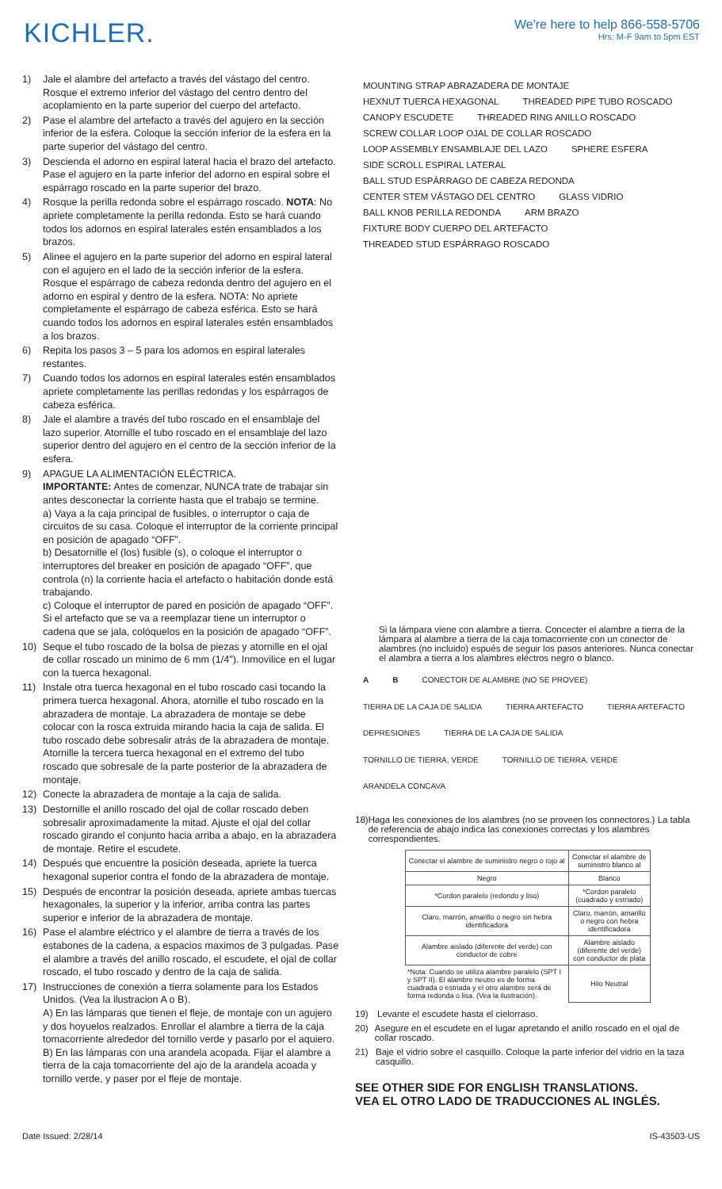KICHLER.
We're here to help 866-558-5706
Hrs: M-F 9am to 5pm EST
1) Jale el alambre del artefacto a través del vástago del centro. Rosque el extremo inferior del vástago del centro dentro del acoplamiento en la parte superior del cuerpo del artefacto.
2) Pase el alambre del artefacto a través del agujero en la sección inferior de la esfera. Coloque la sección inferior de la esfera en la parte superior del vástago del centro.
3) Descienda el adorno en espiral lateral hacia el brazo del artefacto. Pase el agujero en la parte inferior del adorno en espiral sobre el espárrago roscado en la parte superior del brazo.
4) Rosque la perilla redonda sobre el espárrago roscado. NOTA: No apriete completamente la perilla redonda. Esto se hará cuando todos los adornos en espiral laterales estén ensamblados a los brazos.
5) Alinee el agujero en la parte superior del adorno en espiral lateral con el agujero en el lado de la sección inferior de la esfera. Rosque el espárrago de cabeza redonda dentro del agujero en el adorno en espiral y dentro de la esfera. NOTA: No apriete completamente el espárrago de cabeza esférica. Esto se hará cuando todos los adornos en espiral laterales estén ensamblados a los brazos.
6) Repita los pasos 3 – 5 para los adornos en espiral laterales restantes.
7) Cuando todos los adornos en espiral laterales estén ensamblados apriete completamente las perillas redondas y los espárragos de cabeza esférica.
8) Jale el alambre a través del tubo roscado en el ensamblaje del lazo superior. Atornille el tubo roscado en el ensamblaje del lazo superior dentro del agujero en el centro de la sección inferior de la esfera.
9) APAGUE LA ALIMENTACIÓN ELÉCTRICA.
IMPORTANTE: Antes de comenzar, NUNCA trate de trabajar sin antes desconectar la corriente hasta que el trabajo se termine.
a) Vaya a la caja principal de fusibles, o interruptor o caja de circuitos de su casa. Coloque el interruptor de la corriente principal en posición de apagado “OFF”.
b) Desatornille el (los) fusible (s), o coloque el interruptor o interruptores del breaker en posición de apagado “OFF”, que controla (n) la corriente hacia el artefacto o habitación donde está trabajando.
c) Coloque el interruptor de pared en posición de apagado “OFF”. Si el artefacto que se va a reemplazar tiene un interruptor o cadena que se jala, colóquelos en la posición de apagado “OFF”.
10) Seque el tubo roscado de la bolsa de piezas y atornille en el ojal de collar roscado un minimo de 6 mm (1/4"). Inmovilice en el lugar con la tuerca hexagonal.
11) Instale otra tuerca hexagonal en el tubo roscado casi tocando la primera tuerca hexagonal. Ahora, atornille el tubo roscado en la abrazadera de montaje. La abrazadera de montaje se debe colocar con la rosca extruida mirando hacia la caja de salida. El tubo roscado debe sobresalir atrás de la abrazadera de montaje. Atornille la tercera tuerca hexagonal en el extremo del tubo roscado que sobresale de la parte posterior de la abrazadera de montaje.
12) Conecte la abrazadera de montaje a la caja de salida.
13) Destornille el anillo roscado del ojal de collar roscado deben sobresalir aproximadamente la mitad. Ajuste el ojal del collar roscado girando el conjunto hacia arriba a abajo, en la abrazadera de montaje. Retire el escudete.
14) Después que encuentre la posición deseada, apriete la tuerca hexagonal superior contra el fondo de la abrazadera de montaje.
15) Después de encontrar la posición deseada, apriete ambas tuercas hexagonales, la superior y la inferior, arriba contra las partes superior e inferior de la abrazadera de montaje.
16) Pase el alambre eléctrico y el alambre de tierra a través de los estabones de la cadena, a espacios maximos de 3 pulgadas. Pase el alambre a través del anillo roscado, el escudete, el ojal de collar roscado, el tubo roscado y dentro de la caja de salida.
17) Instrucciones de conexión a tierra solamente para los Estados Unidos. (Vea la ilustracion A o B).
A) En las lámparas que tienen el fleje, de montaje con un agujero y dos hoyuelos realzados. Enrollar el alambre a tierra de la caja tomacorriente alrededor del tornillo verde y pasarlo por el aquiero.
B) En las lámparas con una arandela acopada. Fijar el alambre a tierra de la caja tomacorriente del ajo de la arandela acoada y tornillo verde, y paser por el fleje de montaje.
MOUNTING STRAP ABRAZADERA DE MONTAJE HEXNUT TUERCA HEXAGONAL THREADED PIPE TUBO ROSCADO CANOPY ESCUDETE THREADED RING ANILLO ROSCADO SCREW COLLAR LOOP OJAL DE COLLAR ROSCADO LOOP ASSEMBLY ENSAMBLAJE DEL LAZO SPHERE ESFERA SIDE SCROLL ESPIRAL LATERAL BALL STUD ESPÁRRAGO DE CABEZA REDONDA CENTER STEM VÁSTAGO DEL CENTRO GLASS VIDRIO BALL KNOB PERILLA REDONDA ARM BRAZO FIXTURE BODY CUERPO DEL ARTEFACTO THREADED STUD ESPÁRRAGO ROSCADO
Si la lámpara viene con alambre a tierra. Concecter el alambre a tierra de la lámpara al alambre a tierra de la caja tomacorriente con un conector de alambres (no incluido) espués de seguir los pasos anteriores. Nunca conectar el alambra a tierra a los alambres eléctros negro o blanco.
A B CONECTOR DE ALAMBRE (NO SE PROVEE) TIERRA DE LA CAJA DE SALIDA TIERRA ARTEFACTO TIERRA ARTEFACTO DEPRESIONES TIERRA DE LA CAJA DE SALIDA TORNILLO DE TIERRA, VERDE TORNILLO DE TIERRA, VERDE ARANDELA CONCAVA
18) Haga les conexiones de los alambres (no se proveen los connectores.) La tabla de referencia de abajo indica las conexiones correctas y los alambres correspondientes.
| Conectar el alambre de suministro negro o rojo al | Conectar el alambre de suministro blanco al |
| --- | --- |
| Negro | Blanco |
| *Cordon paralelo (redondo y liso) | *Cordon paralelo (cuadrado y estriado) |
| Claro, marrón, amarillo o negro sin hebra identificadora | Claro, marrón, amarillo o negro con hebra identificadora |
| Alambre aislado (diferente del verde) con conductor de cobre | Alambre aislado (diferente del verde) con conductor de plata |
| *Nota: Cuando se utiliza alambre paralelo (SPT I y SPT II). El alambre neutro es de forma cuadrada o estriada y el otro alambre será de forma redonda o lisa. (Vea la ilustración). | Hilo Neutral |
19) Levante el escudete hasta el cielorraso.
20) Asegure en el escudete en el lugar apretando el anillo roscado en el ojal de collar roscado.
21) Baje el vidrio sobre el casquillo. Coloque la parte inferior del vidrio en la taza casquillo.
SEE OTHER SIDE FOR ENGLISH TRANSLATIONS.
VEA EL OTRO LADO DE TRADUCCIONES AL INGLÉS.
Date Issued: 2/28/14 IS-43503-US